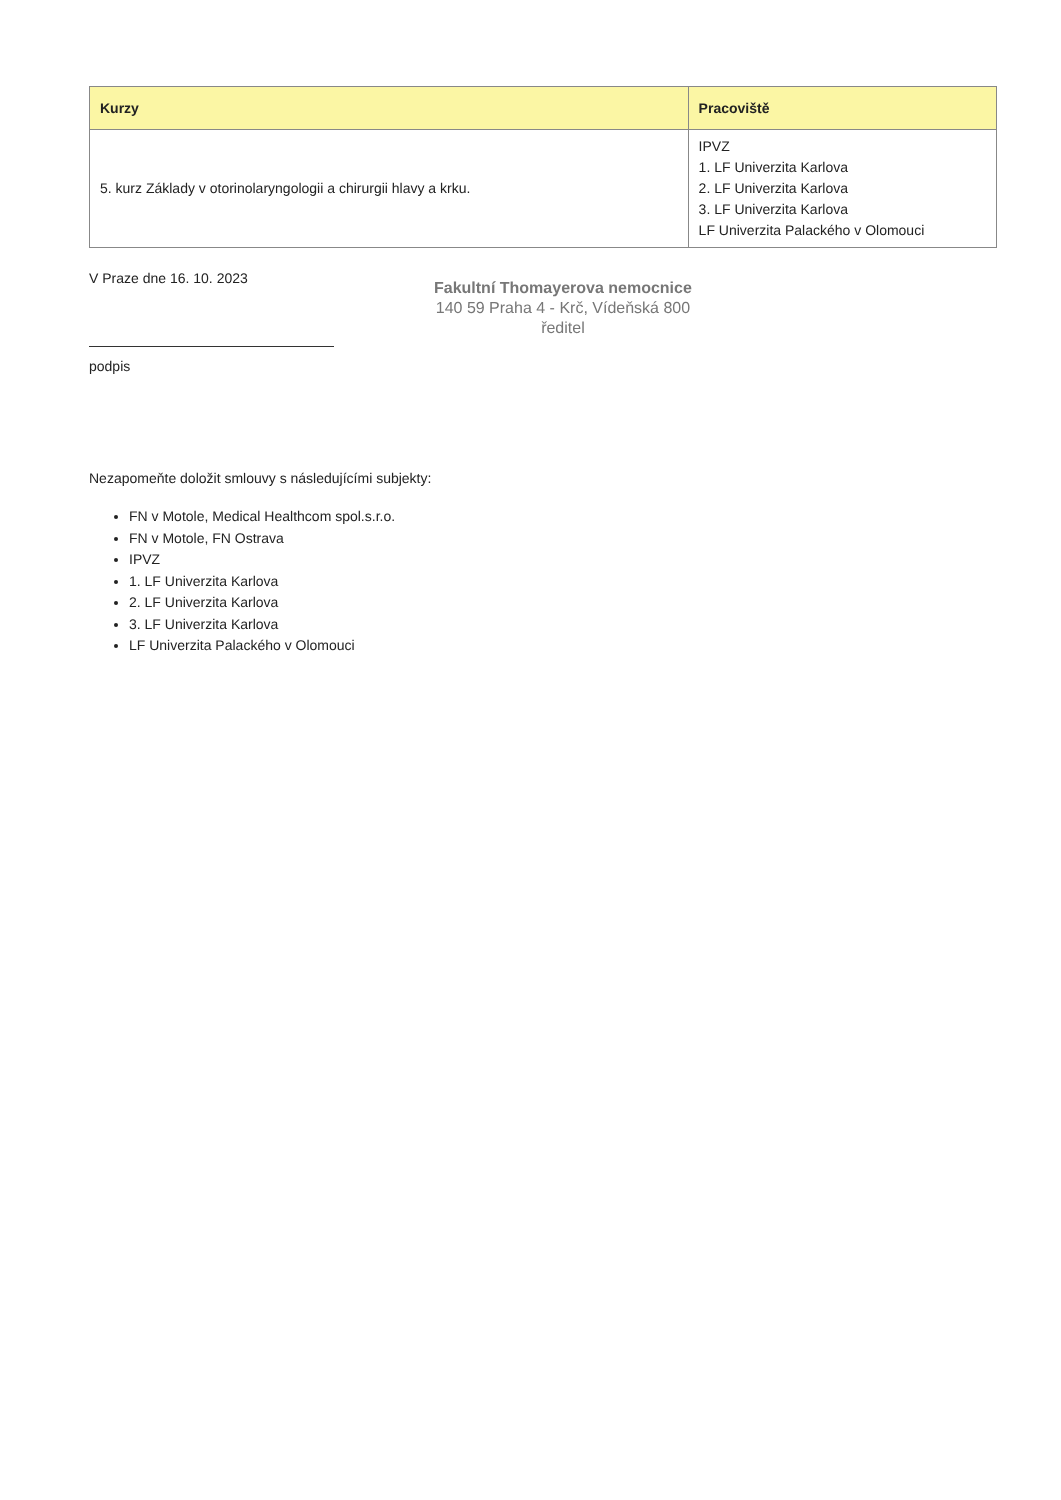| Kurzy | Pracoviště |
| --- | --- |
| 5. kurz Základy v otorinolaryngologii a chirurgii hlavy a krku. | IPVZ 1. LF Univerzita Karlova 2. LF Univerzita Karlova 3. LF Univerzita Karlova LF Univerzita Palackého v Olomouci |
V Praze dne 16. 10. 2023
Fakultní Thomayerova nemocnice
140 59 Praha 4 - Krč, Vídeňská 800
ředitel
podpis
Nezapomeňte doložit smlouvy s následujícími subjekty:
FN v Motole, Medical Healthcom spol.s.r.o.
FN v Motole, FN Ostrava
IPVZ
1. LF Univerzita Karlova
2. LF Univerzita Karlova
3. LF Univerzita Karlova
LF Univerzita Palackého v Olomouci